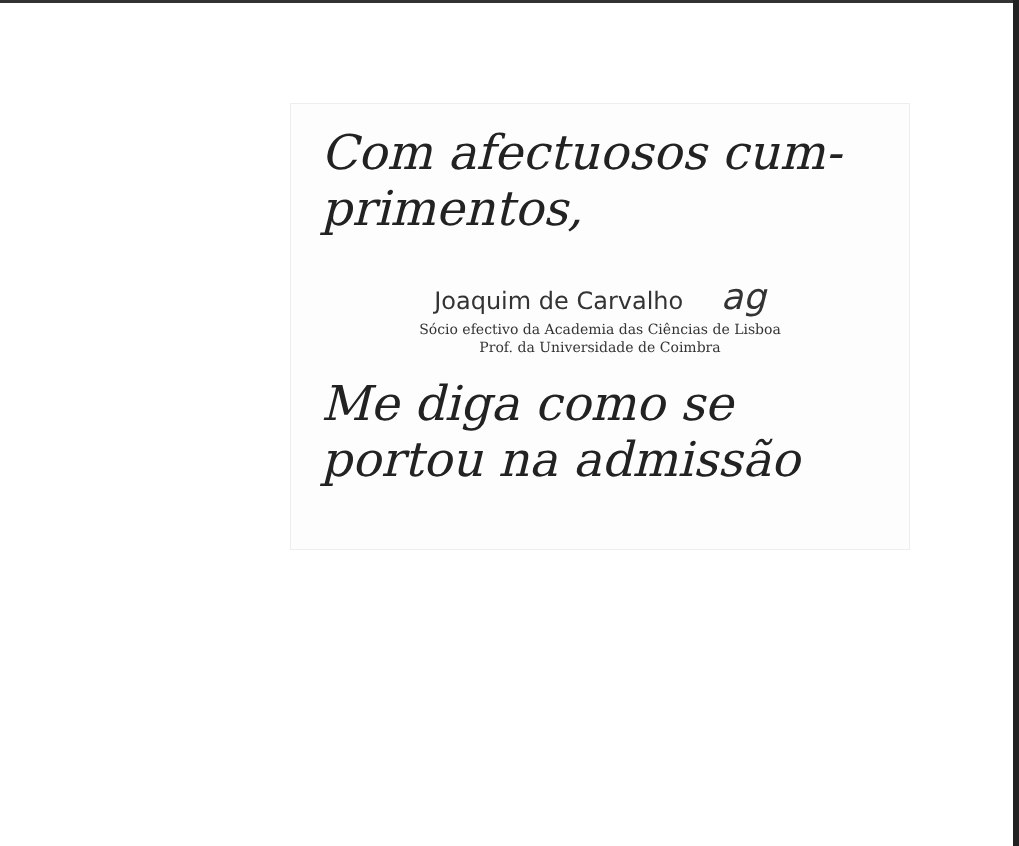Com afectuosos cum-
primentos,
Joaquim de Carvalho ag
Sócio efectivo da Academia das Ciências de Lisboa
Prof. da Universidade de Coimbra
Me diga como se
portou na admissão